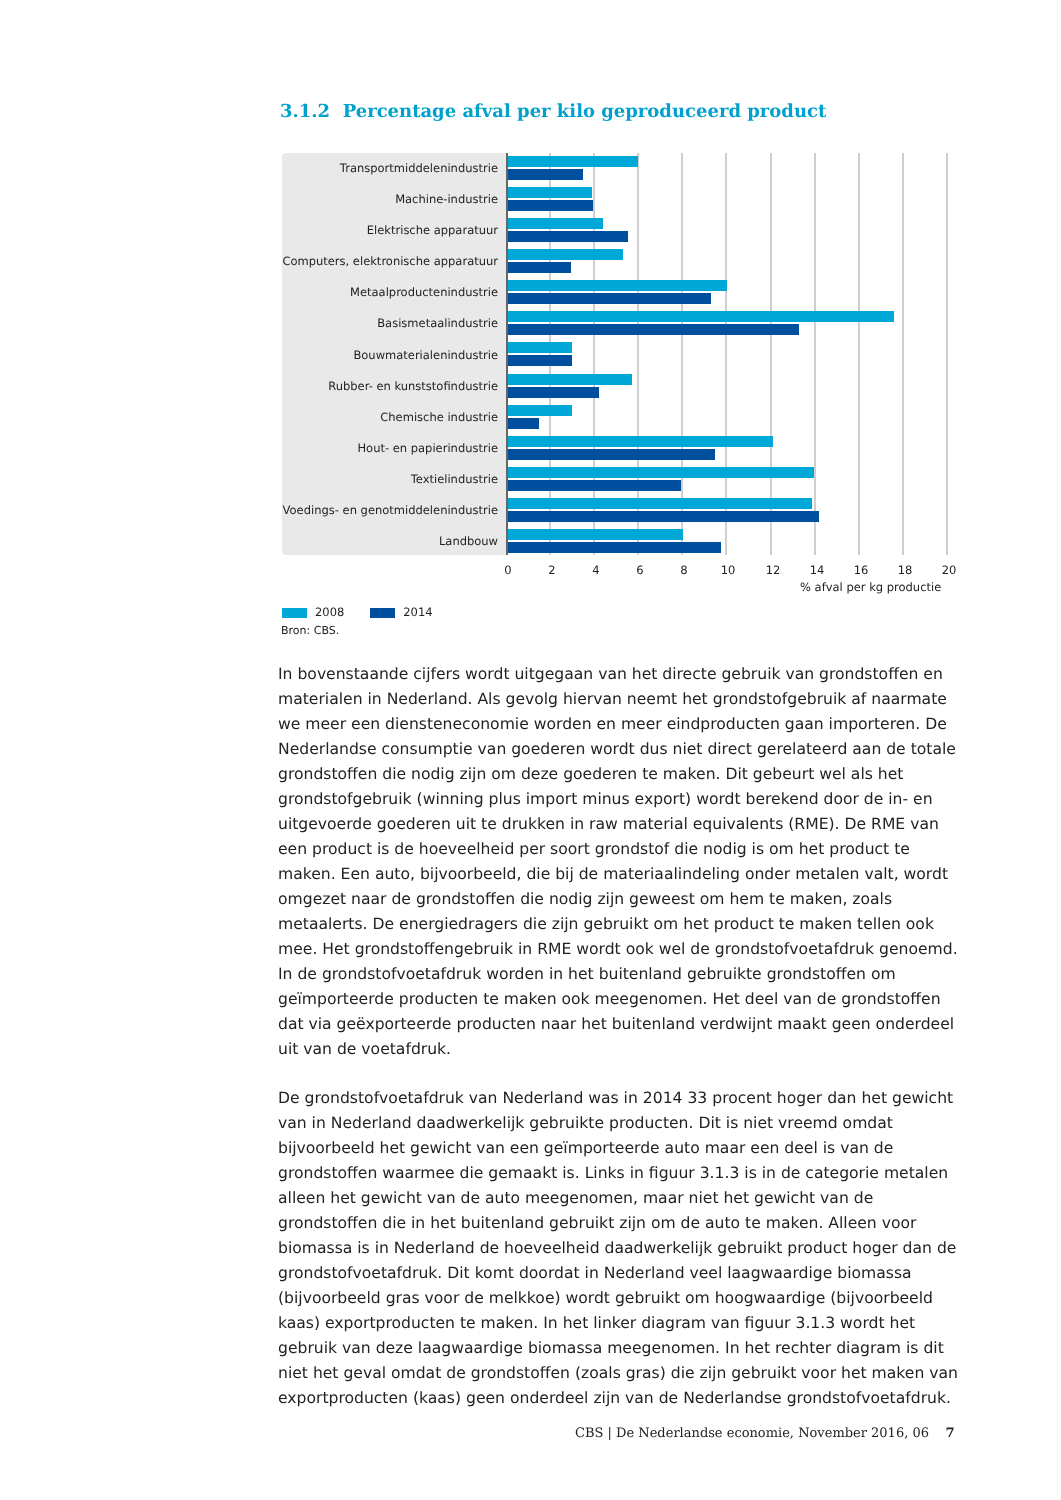3.1.2 Percentage afval per kilo geproduceerd product
Transportmiddelenindustrie
Machine-industrie
Elektrische apparatuur
Computers, elektronische apparatuur
Metaalproductenindustrie
Basismetaalindustrie
Bouwmaterialenindustrie
Rubber- en kunststofindustrie
Chemische industrie
Hout- en papierindustrie
Textielindustrie
Voedings- en genotmiddelenindustrie
Landbouw
0 2 4 6 8 10 12 14 16 18 20
% afval per kg productie
2008 2014
Bron: CBS.
In bovenstaande cijfers wordt uitgegaan van het directe gebruik van grondstoffen en materialen in Nederland. Als gevolg hiervan neemt het grondstofgebruik af naarmate we meer een diensteneconomie worden en meer eindproducten gaan importeren. De Nederlandse consumptie van goederen wordt dus niet direct gerelateerd aan de totale grondstoffen die nodig zijn om deze goederen te maken. Dit gebeurt wel als het grondstofgebruik (winning plus import minus export) wordt berekend door de in- en uitgevoerde goederen uit te drukken in raw material equivalents (RME). De RME van een product is de hoeveelheid per soort grondstof die nodig is om het product te maken. Een auto, bijvoorbeeld, die bij de materiaalindeling onder metalen valt, wordt omgezet naar de grondstoffen die nodig zijn geweest om hem te maken, zoals metaalerts. De energiedragers die zijn gebruikt om het product te maken tellen ook mee. Het grondstoffengebruik in RME wordt ook wel de grondstofvoetafdruk genoemd. In de grondstofvoetafdruk worden in het buitenland gebruikte grondstoffen om geïmporteerde producten te maken ook meegenomen. Het deel van de grondstoffen dat via geëxporteerde producten naar het buitenland verdwijnt maakt geen onderdeel uit van de voetafdruk.
De grondstofvoetafdruk van Nederland was in 2014 33 procent hoger dan het gewicht van in Nederland daadwerkelijk gebruikte producten. Dit is niet vreemd omdat bijvoorbeeld het gewicht van een geïmporteerde auto maar een deel is van de grondstoffen waarmee die gemaakt is. Links in figuur 3.1.3 is in de categorie metalen alleen het gewicht van de auto meegenomen, maar niet het gewicht van de grondstoffen die in het buitenland gebruikt zijn om de auto te maken. Alleen voor biomassa is in Nederland de hoeveelheid daadwerkelijk gebruikt product hoger dan de grondstofvoetafdruk. Dit komt doordat in Nederland veel laagwaardige biomassa (bijvoorbeeld gras voor de melkkoe) wordt gebruikt om hoogwaardige (bijvoorbeeld kaas) exportproducten te maken. In het linker diagram van figuur 3.1.3 wordt het gebruik van deze laagwaardige biomassa meegenomen. In het rechter diagram is dit niet het geval omdat de grondstoffen (zoals gras) die zijn gebruikt voor het maken van exportproducten (kaas) geen onderdeel zijn van de Nederlandse grondstofvoetafdruk.
CBS | De Nederlandse economie, November 2016, 06 7